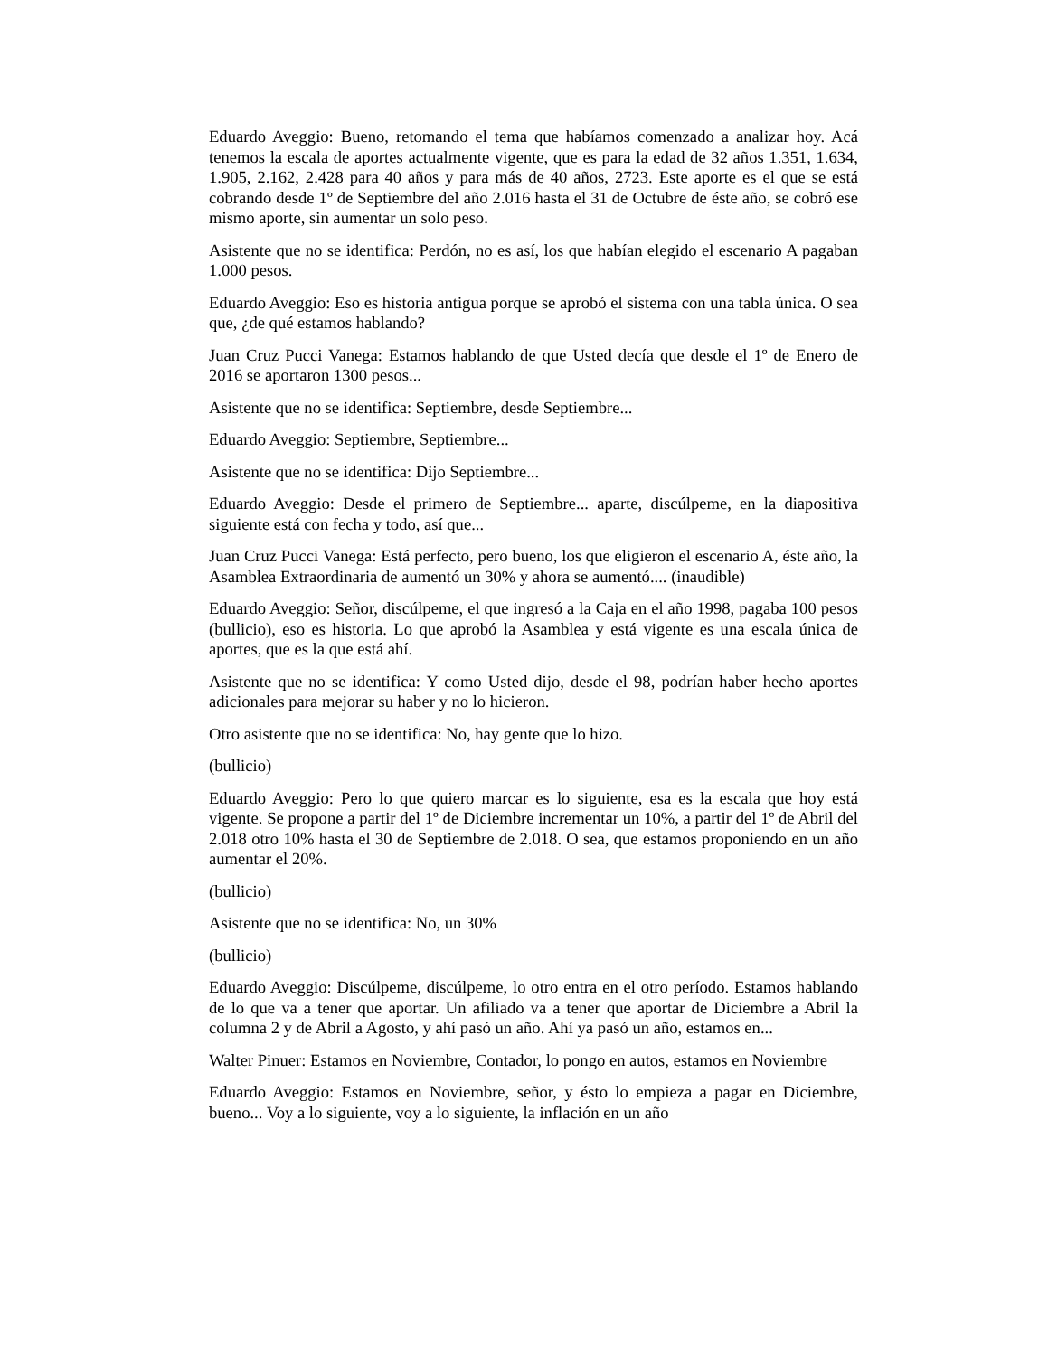Eduardo Aveggio: Bueno, retomando el tema que habíamos comenzado a analizar hoy. Acá tenemos la escala de aportes actualmente vigente, que es para la edad de 32 años 1.351, 1.634, 1.905, 2.162, 2.428 para 40 años y para más de 40 años, 2723. Este aporte es el que se está cobrando desde 1º de Septiembre del año 2.016 hasta el 31 de Octubre de éste año, se cobró ese mismo aporte, sin aumentar un solo peso.
Asistente que no se identifica: Perdón, no es así, los que habían elegido el escenario A pagaban 1.000 pesos.
Eduardo Aveggio: Eso es historia antigua porque se aprobó el sistema con una tabla única. O sea que, ¿de qué estamos hablando?
Juan Cruz Pucci Vanega: Estamos hablando de que Usted decía que desde el 1º de Enero de 2016 se aportaron 1300 pesos...
Asistente que no se identifica: Septiembre, desde Septiembre...
Eduardo Aveggio: Septiembre, Septiembre...
Asistente que no se identifica: Dijo Septiembre...
Eduardo Aveggio: Desde el primero de Septiembre... aparte, discúlpeme, en la diapositiva siguiente está con fecha y todo, así que...
Juan Cruz Pucci Vanega: Está perfecto, pero bueno, los que eligieron el escenario A, éste año, la Asamblea Extraordinaria de aumentó un 30% y ahora se aumentó.... (inaudible)
Eduardo Aveggio: Señor, discúlpeme, el que ingresó a la Caja en el año 1998, pagaba 100 pesos (bullicio), eso es historia. Lo que aprobó la Asamblea y está vigente es una escala única de aportes, que es la que está ahí.
Asistente que no se identifica: Y como Usted dijo, desde el 98, podrían haber hecho aportes adicionales para mejorar su haber y no lo hicieron.
Otro asistente que no se identifica: No, hay gente que lo hizo.
(bullicio)
Eduardo Aveggio: Pero lo que quiero marcar es lo siguiente, esa es la escala que hoy está vigente. Se propone a partir del 1º de Diciembre incrementar un 10%, a partir del 1º de Abril del 2.018 otro 10% hasta el 30 de Septiembre de 2.018. O sea, que estamos proponiendo en un año aumentar el 20%.
(bullicio)
Asistente que no se identifica: No, un 30%
(bullicio)
Eduardo Aveggio: Discúlpeme, discúlpeme, lo otro entra en el otro período. Estamos hablando de lo que va a tener que aportar. Un afiliado va a tener que aportar de Diciembre a Abril la columna 2 y de Abril a Agosto, y ahí pasó un año. Ahí ya pasó un año, estamos en...
Walter Pinuer: Estamos en Noviembre, Contador, lo pongo en autos, estamos en Noviembre
Eduardo Aveggio: Estamos en Noviembre, señor, y ésto lo empieza a pagar en Diciembre, bueno... Voy a lo siguiente, voy a lo siguiente, la inflación en un año